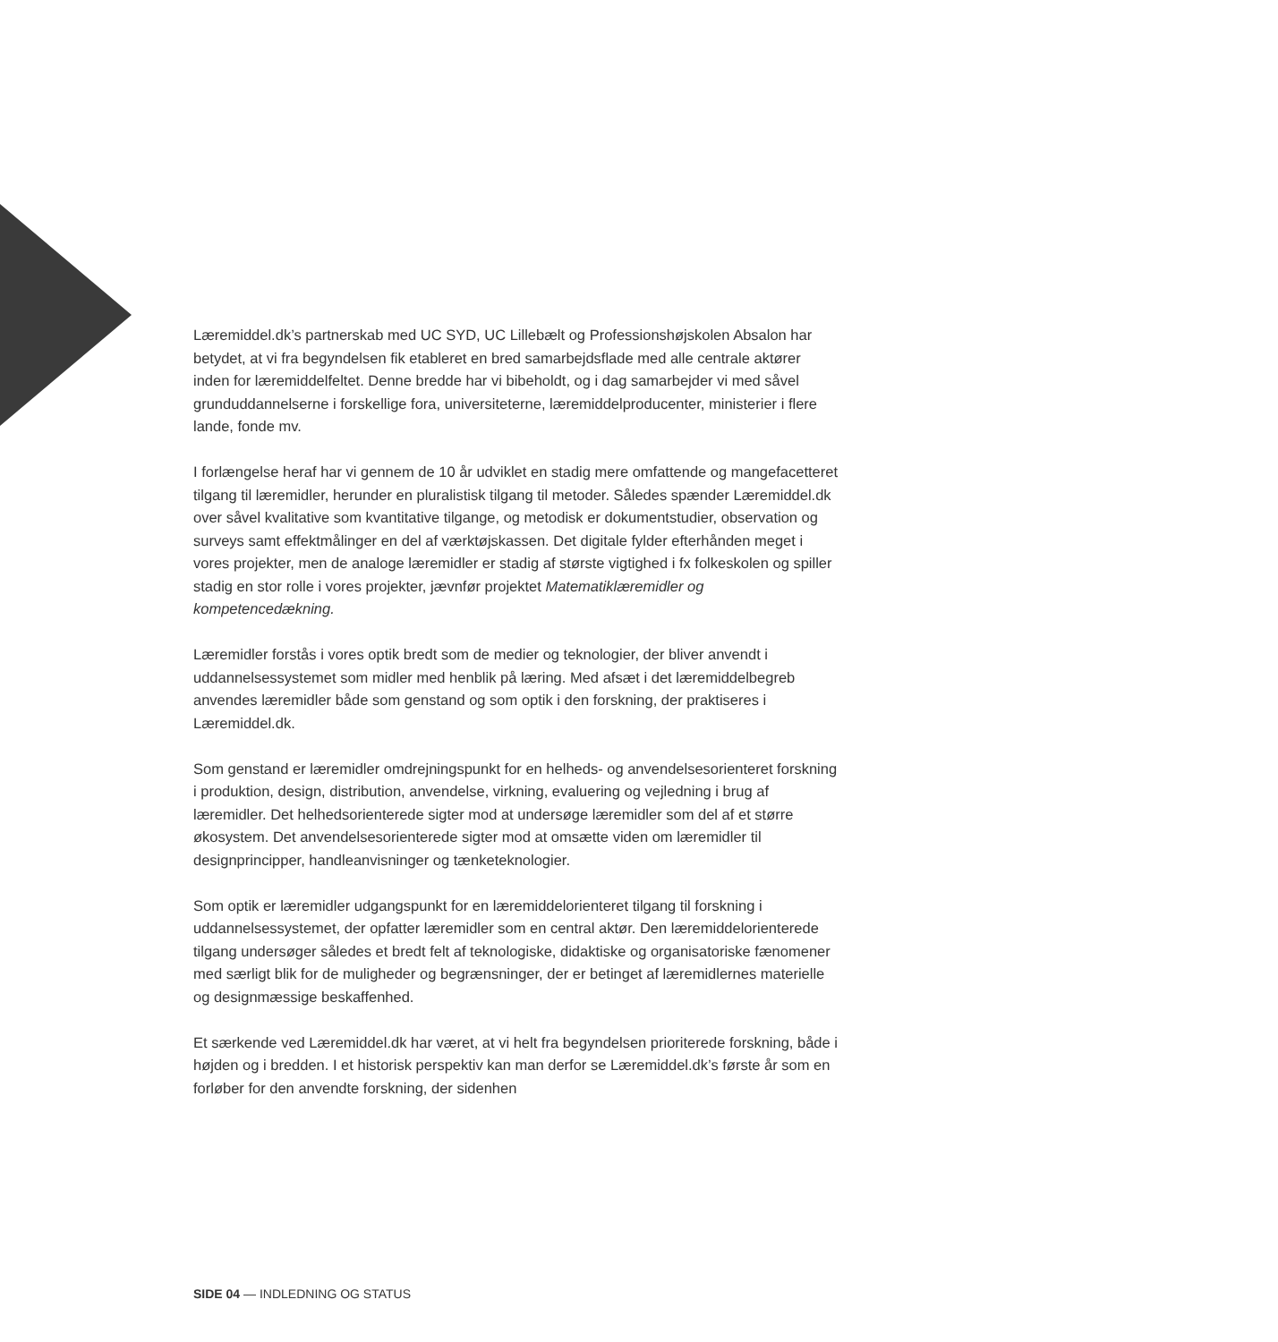Læremiddel.dk’s partnerskab med UC SYD, UC Lillebælt og Professionshøjskolen Absalon har betydet, at vi fra begyndelsen fik etableret en bred samarbejdsflade med alle centrale aktører inden for læremiddelfeltet. Denne bredde har vi bibeholdt, og i dag samarbejder vi med såvel grunduddannelserne i forskellige fora, universiteterne, læremiddelproducenter, ministerier i flere lande, fonde mv.
I forlængelse heraf har vi gennem de 10 år udviklet en stadig mere omfattende og mangefacetteret tilgang til læremidler, herunder en pluralistisk tilgang til metoder. Således spænder Læremiddel.dk over såvel kvalitative som kvantitative tilgange, og metodisk er dokumentstudier, observation og surveys samt effektmålinger en del af værktøjskassen. Det digitale fylder efterhånden meget i vores projekter, men de analoge læremidler er stadig af største vigtighed i fx folkeskolen og spiller stadig en stor rolle i vores projekter, jævnfør projektet Matematiklæremidler og kompetencedækning.
Læremidler forstås i vores optik bredt som de medier og teknologier, der bliver anvendt i uddannelsessystemet som midler med henblik på læring. Med afsæt i det læremiddelbegreb anvendes læremidler både som genstand og som optik i den forskning, der praktiseres i Læremiddel.dk.
Som genstand er læremidler omdrejningspunkt for en helheds- og anvendelsesorienteret forskning i produktion, design, distribution, anvendelse, virkning, evaluering og vejledning i brug af læremidler. Det helhedsorienterede sigter mod at undersøge læremidler som del af et større økosystem. Det anvendelsesorienterede sigter mod at omsætte viden om læremidler til designprincipper, handleanvisninger og tænketeknologier.
Som optik er læremidler udgangspunkt for en læremiddelorienteret tilgang til forskning i uddannelsessystemet, der opfatter læremidler som en central aktør. Den læremiddelorienterede tilgang undersøger således et bredt felt af teknologiske, didaktiske og organisatoriske fænomener med særligt blik for de muligheder og begrænsninger, der er betinget af læremidlernes materielle og designmæssige beskaffenhed.
Et særkende ved Læremiddel.dk har været, at vi helt fra begyndelsen prioriterede forskning, både i højden og i bredden. I et historisk perspektiv kan man derfor se Læremiddel.dk’s første år som en forløber for den anvendte forskning, der sidenhen
SIDE 04 — INDLEDNING OG STATUS